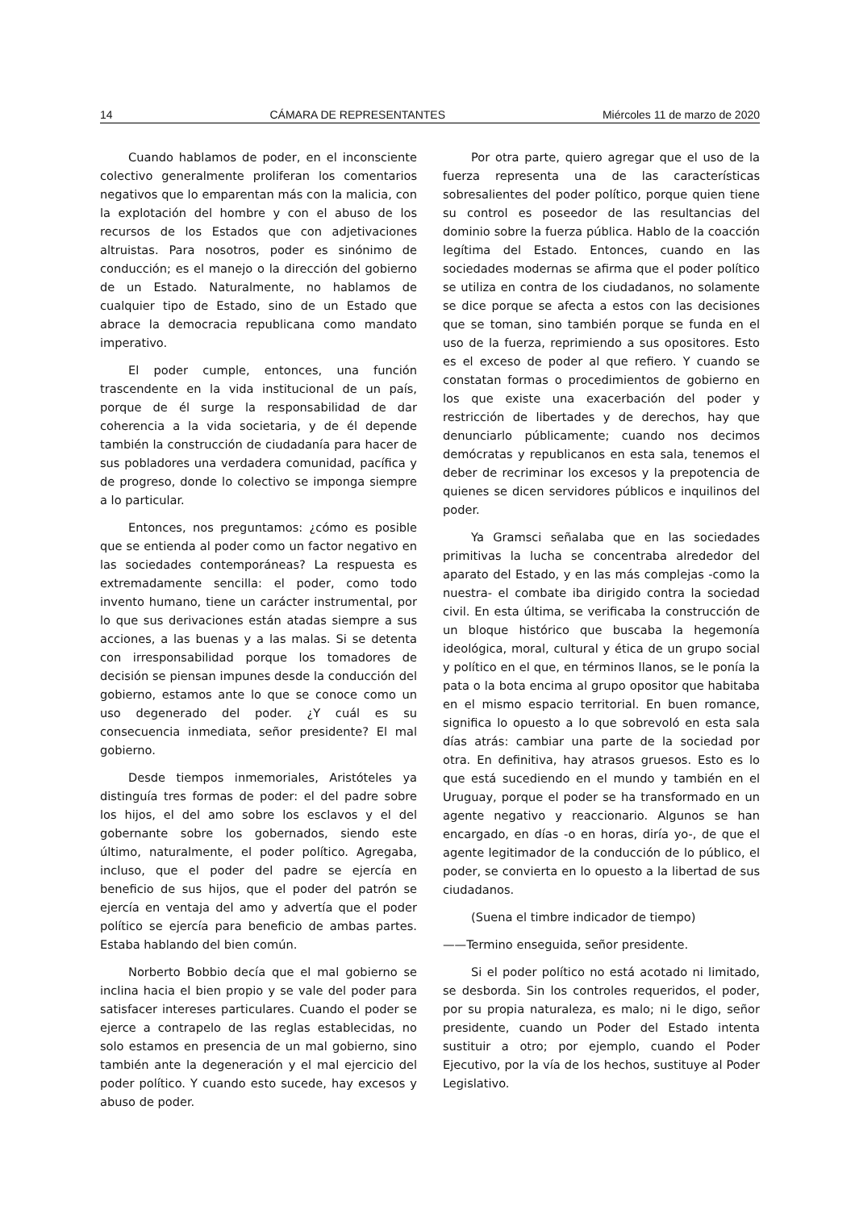14 CÁMARA DE REPRESENTANTES Miércoles 11 de marzo de 2020
Cuando hablamos de poder, en el inconsciente colectivo generalmente proliferan los comentarios negativos que lo emparentan más con la malicia, con la explotación del hombre y con el abuso de los recursos de los Estados que con adjetivaciones altruistas. Para nosotros, poder es sinónimo de conducción; es el manejo o la dirección del gobierno de un Estado. Naturalmente, no hablamos de cualquier tipo de Estado, sino de un Estado que abrace la democracia republicana como mandato imperativo.
El poder cumple, entonces, una función trascendente en la vida institucional de un país, porque de él surge la responsabilidad de dar coherencia a la vida societaria, y de él depende también la construcción de ciudadanía para hacer de sus pobladores una verdadera comunidad, pacífica y de progreso, donde lo colectivo se imponga siempre a lo particular.
Entonces, nos preguntamos: ¿cómo es posible que se entienda al poder como un factor negativo en las sociedades contemporáneas? La respuesta es extremadamente sencilla: el poder, como todo invento humano, tiene un carácter instrumental, por lo que sus derivaciones están atadas siempre a sus acciones, a las buenas y a las malas. Si se detenta con irresponsabilidad porque los tomadores de decisión se piensan impunes desde la conducción del gobierno, estamos ante lo que se conoce como un uso degenerado del poder. ¿Y cuál es su consecuencia inmediata, señor presidente? El mal gobierno.
Desde tiempos inmemoriales, Aristóteles ya distinguía tres formas de poder: el del padre sobre los hijos, el del amo sobre los esclavos y el del gobernante sobre los gobernados, siendo este último, naturalmente, el poder político. Agregaba, incluso, que el poder del padre se ejercía en beneficio de sus hijos, que el poder del patrón se ejercía en ventaja del amo y advertía que el poder político se ejercía para beneficio de ambas partes. Estaba hablando del bien común.
Norberto Bobbio decía que el mal gobierno se inclina hacia el bien propio y se vale del poder para satisfacer intereses particulares. Cuando el poder se ejerce a contrapelo de las reglas establecidas, no solo estamos en presencia de un mal gobierno, sino también ante la degeneración y el mal ejercicio del poder político. Y cuando esto sucede, hay excesos y abuso de poder.
Por otra parte, quiero agregar que el uso de la fuerza representa una de las características sobresalientes del poder político, porque quien tiene su control es poseedor de las resultancias del dominio sobre la fuerza pública. Hablo de la coacción legítima del Estado. Entonces, cuando en las sociedades modernas se afirma que el poder político se utiliza en contra de los ciudadanos, no solamente se dice porque se afecta a estos con las decisiones que se toman, sino también porque se funda en el uso de la fuerza, reprimiendo a sus opositores. Esto es el exceso de poder al que refiero. Y cuando se constatan formas o procedimientos de gobierno en los que existe una exacerbación del poder y restricción de libertades y de derechos, hay que denunciarlo públicamente; cuando nos decimos demócratas y republicanos en esta sala, tenemos el deber de recriminar los excesos y la prepotencia de quienes se dicen servidores públicos e inquilinos del poder.
Ya Gramsci señalaba que en las sociedades primitivas la lucha se concentraba alrededor del aparato del Estado, y en las más complejas -como la nuestra- el combate iba dirigido contra la sociedad civil. En esta última, se verificaba la construcción de un bloque histórico que buscaba la hegemonía ideológica, moral, cultural y ética de un grupo social y político en el que, en términos llanos, se le ponía la pata o la bota encima al grupo opositor que habitaba en el mismo espacio territorial. En buen romance, significa lo opuesto a lo que sobrevoló en esta sala días atrás: cambiar una parte de la sociedad por otra. En definitiva, hay atrasos gruesos. Esto es lo que está sucediendo en el mundo y también en el Uruguay, porque el poder se ha transformado en un agente negativo y reaccionario. Algunos se han encargado, en días -o en horas, diría yo-, de que el agente legitimador de la conducción de lo público, el poder, se convierta en lo opuesto a la libertad de sus ciudadanos.
(Suena el timbre indicador de tiempo)
——Termino enseguida, señor presidente.
Si el poder político no está acotado ni limitado, se desborda. Sin los controles requeridos, el poder, por su propia naturaleza, es malo; ni le digo, señor presidente, cuando un Poder del Estado intenta sustituir a otro; por ejemplo, cuando el Poder Ejecutivo, por la vía de los hechos, sustituye al Poder Legislativo.